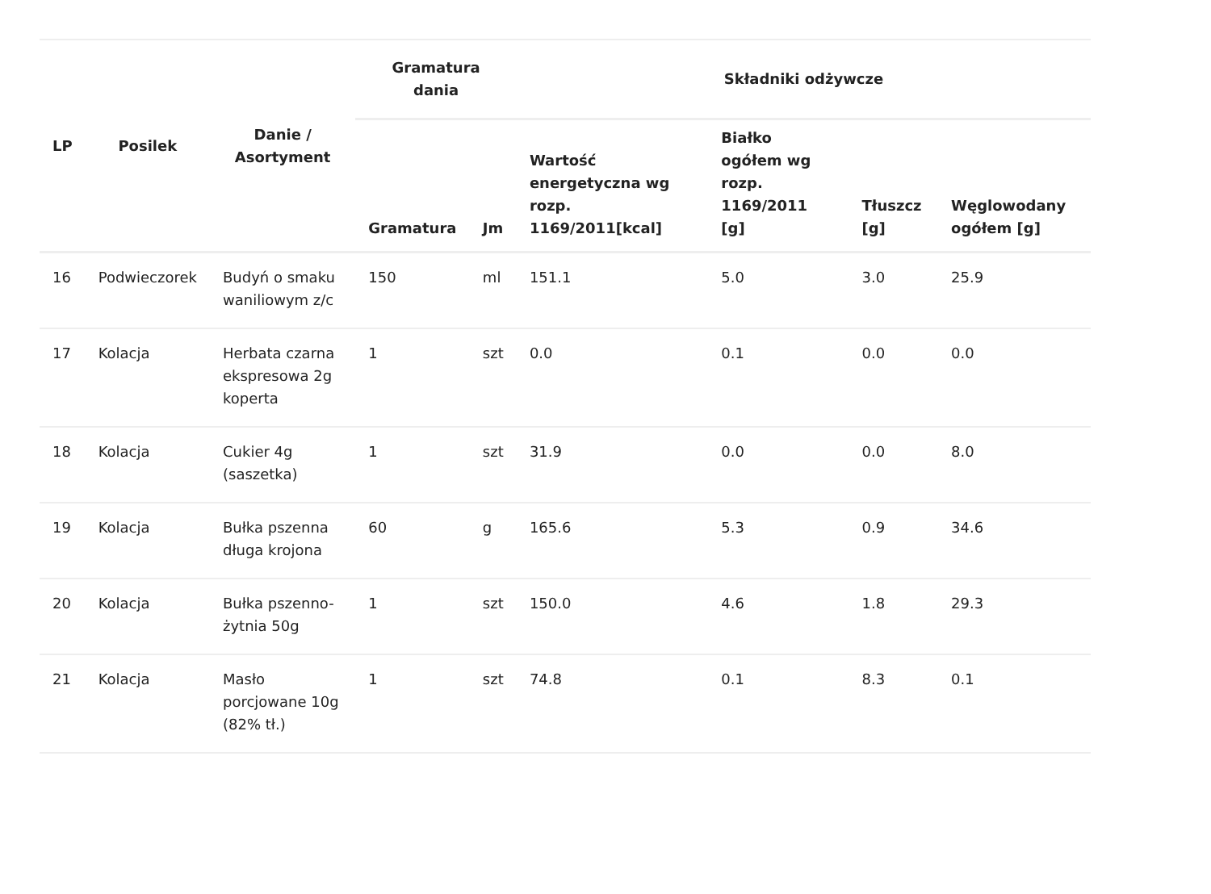| LP | Posilek | Danie / Asortyment | Gramatura dania | | Składniki odżywcze | | | |
| --- | --- | --- | --- | --- | --- | --- | --- | --- |
| | | | Gramatura | Jm | Wartość energetyczna wg rozp. 1169/2011[kcal] | Białko ogółem wg rozp. 1169/2011 [g] | Tłuszcz [g] | Węglowodany ogółem [g] |
| 16 | Podwieczorek | Budyń o smaku waniliowym z/c | 150 | ml | 151.1 | 5.0 | 3.0 | 25.9 |
| 17 | Kolacja | Herbata czarna ekspresowa 2g koperta | 1 | szt | 0.0 | 0.1 | 0.0 | 0.0 |
| 18 | Kolacja | Cukier 4g (saszetka) | 1 | szt | 31.9 | 0.0 | 0.0 | 8.0 |
| 19 | Kolacja | Bułka pszenna długa krojona | 60 | g | 165.6 | 5.3 | 0.9 | 34.6 |
| 20 | Kolacja | Bułka pszenno-żytnia 50g | 1 | szt | 150.0 | 4.6 | 1.8 | 29.3 |
| 21 | Kolacja | Masło porcjowane 10g (82% tł.) | 1 | szt | 74.8 | 0.1 | 8.3 | 0.1 |